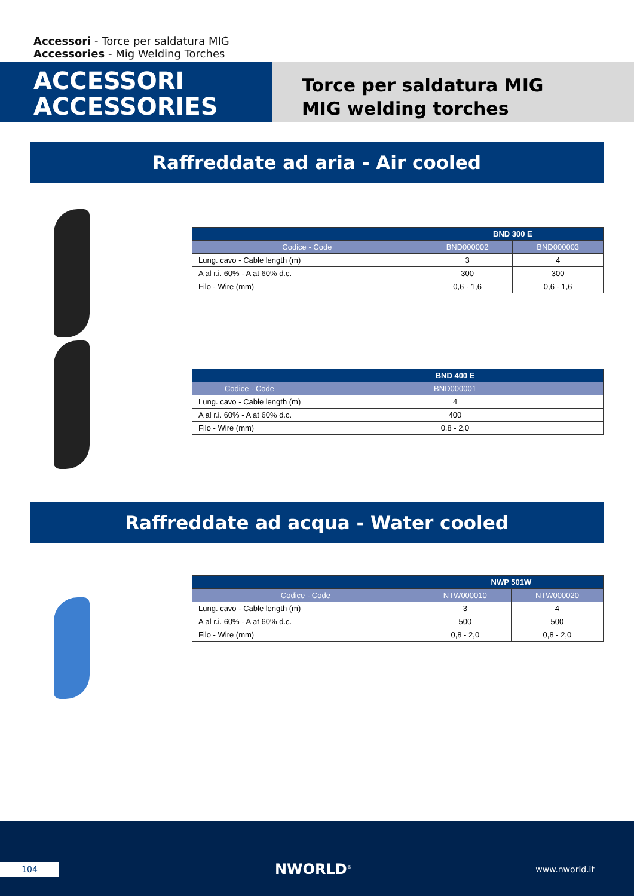Accessori - Torce per saldatura MIG
Accessories - Mig Welding Torches
ACCESSORI
ACCESSORIES
Torce per saldatura MIG
MIG welding torches
Raffreddate ad aria - Air cooled
| | BND 300 E | |
| --- | --- | --- |
| Codice - Code | BND000002 | BND000003 |
| Lung. cavo - Cable length (m) | 3 | 4 |
| A al r.i. 60% - A at 60% d.c. | 300 | 300 |
| Filo - Wire (mm) | 0,6 - 1,6 | 0,6 - 1,6 |
| | BND 400 E |
| --- | --- |
| Codice - Code | BND000001 |
| Lung. cavo - Cable length (m) | 4 |
| A al r.i. 60% - A at 60% d.c. | 400 |
| Filo - Wire (mm) | 0,8 - 2,0 |
Raffreddate ad acqua - Water cooled
| | NWP 501W | |
| --- | --- | --- |
| Codice - Code | NTW000010 | NTW000020 |
| Lung. cavo - Cable length (m) | 3 | 4 |
| A al r.i. 60% - A at 60% d.c. | 500 | 500 |
| Filo - Wire (mm) | 0,8 - 2,0 | 0,8 - 2,0 |
104 NWORLD<sup>®</sup> www.nworld.it